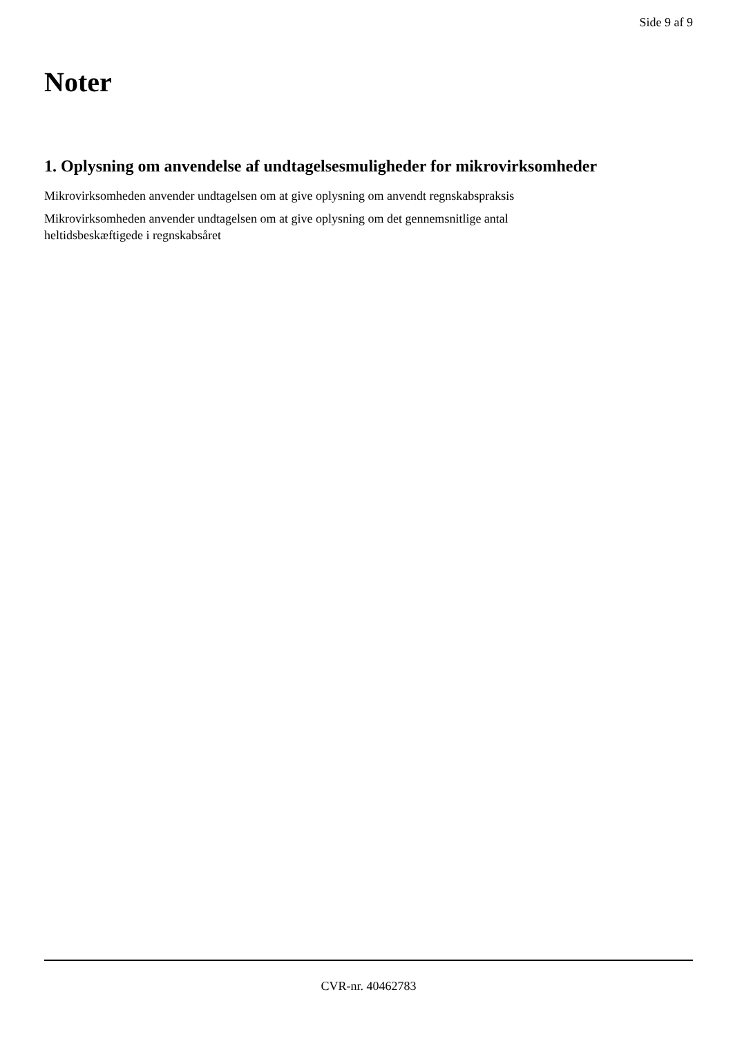Side 9 af 9
Noter
1. Oplysning om anvendelse af undtagelsesmuligheder for mikrovirksomheder
Mikrovirksomheden anvender undtagelsen om at give oplysning om anvendt regnskabspraksis
Mikrovirksomheden anvender undtagelsen om at give oplysning om det gennemsnitlige antal
heltidsbeskæftigede i regnskabsåret
CVR-nr. 40462783